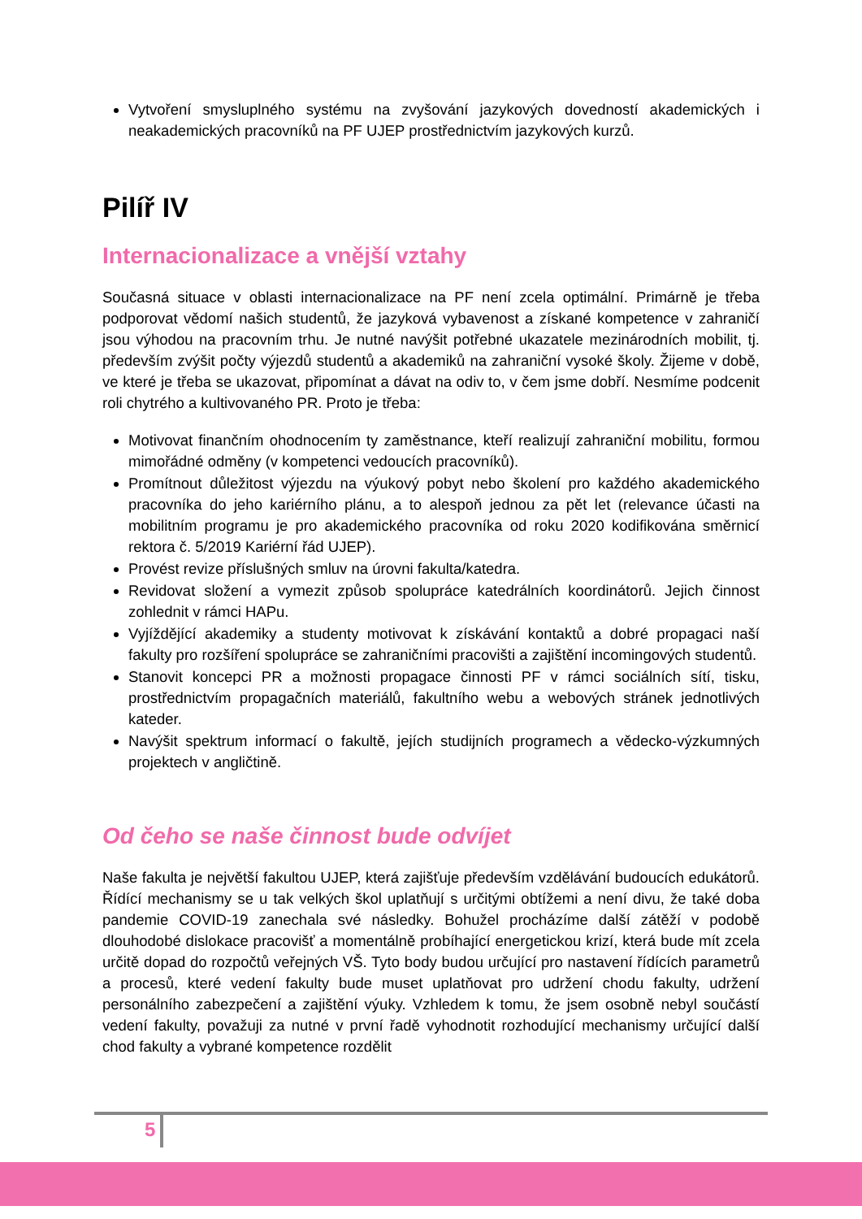Vytvoření smysluplného systému na zvyšování jazykových dovedností akademických i neakademických pracovníků na PF UJEP prostřednictvím jazykových kurzů.
Pilíř IV
Internacionalizace a vnější vztahy
Současná situace v oblasti internacionalizace na PF není zcela optimální. Primárně je třeba podporovat vědomí našich studentů, že jazyková vybavenost a získané kompetence v zahraničí jsou výhodou na pracovním trhu. Je nutné navýšit potřebné ukazatele mezinárodních mobilit, tj. především zvýšit počty výjezdů studentů a akademiků na zahraniční vysoké školy. Žijeme v době, ve které je třeba se ukazovat, připomínat a dávat na odiv to, v čem jsme dobří. Nesmíme podcenit roli chytrého a kultivovaného PR. Proto je třeba:
Motivovat finančním ohodnocením ty zaměstnance, kteří realizují zahraniční mobilitu, formou mimořádné odměny (v kompetenci vedoucích pracovníků).
Promítnout důležitost výjezdu na výukový pobyt nebo školení pro každého akademického pracovníka do jeho kariérního plánu, a to alespoň jednou za pět let (relevance účasti na mobilitním programu je pro akademického pracovníka od roku 2020 kodifikována směrnicí rektora č. 5/2019 Kariérní řád UJEP).
Provést revize příslušných smluv na úrovni fakulta/katedra.
Revidovat složení a vymezit způsob spolupráce katedrálních koordinátorů. Jejich činnost zohlednit v rámci HAPu.
Vyjíždějící akademiky a studenty motivovat k získávání kontaktů a dobré propagaci naší fakulty pro rozšíření spolupráce se zahraničními pracovišti a zajištění incomingových studentů.
Stanovit koncepci PR a možnosti propagace činnosti PF v rámci sociálních sítí, tisku, prostřednictvím propagačních materiálů, fakultního webu a webových stránek jednotlivých kateder.
Navýšit spektrum informací o fakultě, jejích studijních programech a vědecko-výzkumných projektech v angličtině.
Od čeho se naše činnost bude odvíjet
Naše fakulta je největší fakultou UJEP, která zajišťuje především vzdělávání budoucích edukátorů. Řídící mechanismy se u tak velkých škol uplatňují s určitými obtížemi a není divu, že také doba pandemie COVID-19 zanechala své následky. Bohužel procházíme další zátěží v podobě dlouhodobé dislokace pracovišť a momentálně probíhající energetickou krizí, která bude mít zcela určitě dopad do rozpočtů veřejných VŠ. Tyto body budou určující pro nastavení řídících parametrů a procesů, které vedení fakulty bude muset uplatňovat pro udržení chodu fakulty, udržení personálního zabezpečení a zajištění výuky. Vzhledem k tomu, že jsem osobně nebyl součástí vedení fakulty, považuji za nutné v první řadě vyhodnotit rozhodující mechanismy určující další chod fakulty a vybrané kompetence rozdělit
5